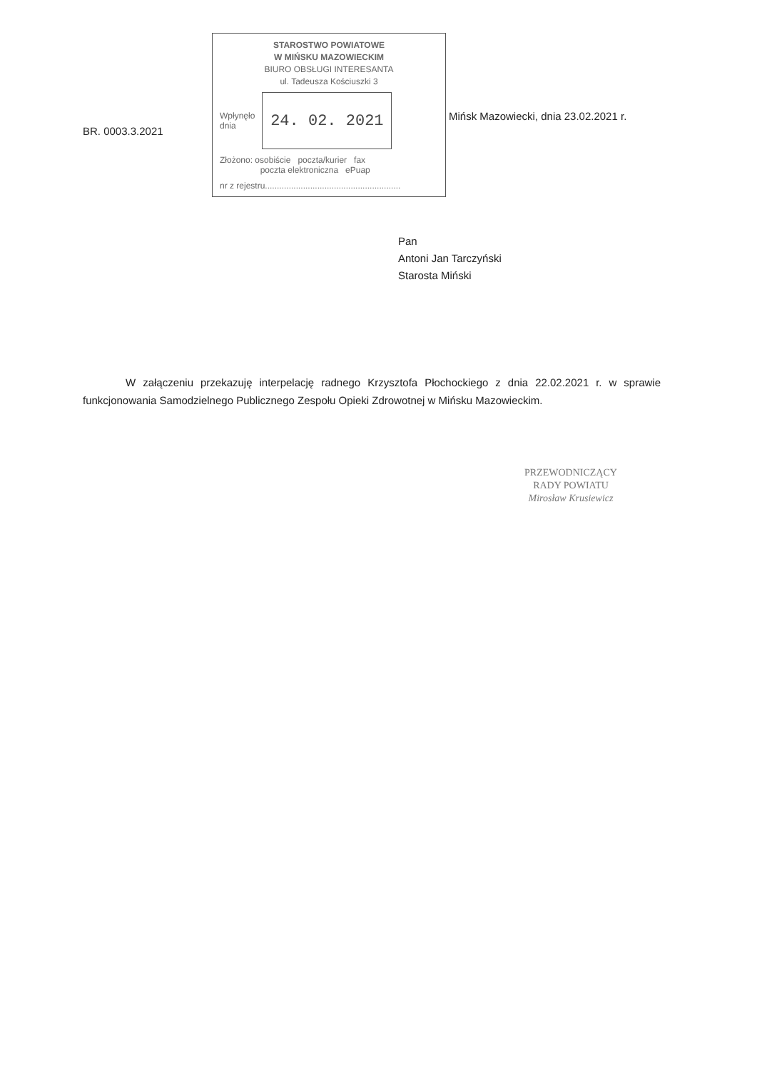BR. 0003.3.2021
STAROSTWO POWIATOWE
W MIŃSKU MAZOWIECKIM
BIURO OBSŁUGI INTERESANTA
ul. Tadeusza Kościuszki 3
Wpłynęło
dnia
24. 02. 2021
Złożono: osobiście poczta/kurier fax
poczta elektroniczna ePuap
nr z rejestru.........................................................
Mińsk Mazowiecki, dnia 23.02.2021 r.
Pan
Antoni Jan Tarczyński
Starosta Miński
W załączeniu przekazuję interpelację radnego Krzysztofa Płochockiego z dnia 22.02.2021 r. w sprawie funkcjonowania Samodzielnego Publicznego Zespołu Opieki Zdrowotnej w Mińsku Mazowieckim.
PRZEWODNICZĄCY
RADY POWIATU
Mirosław Krusiewicz